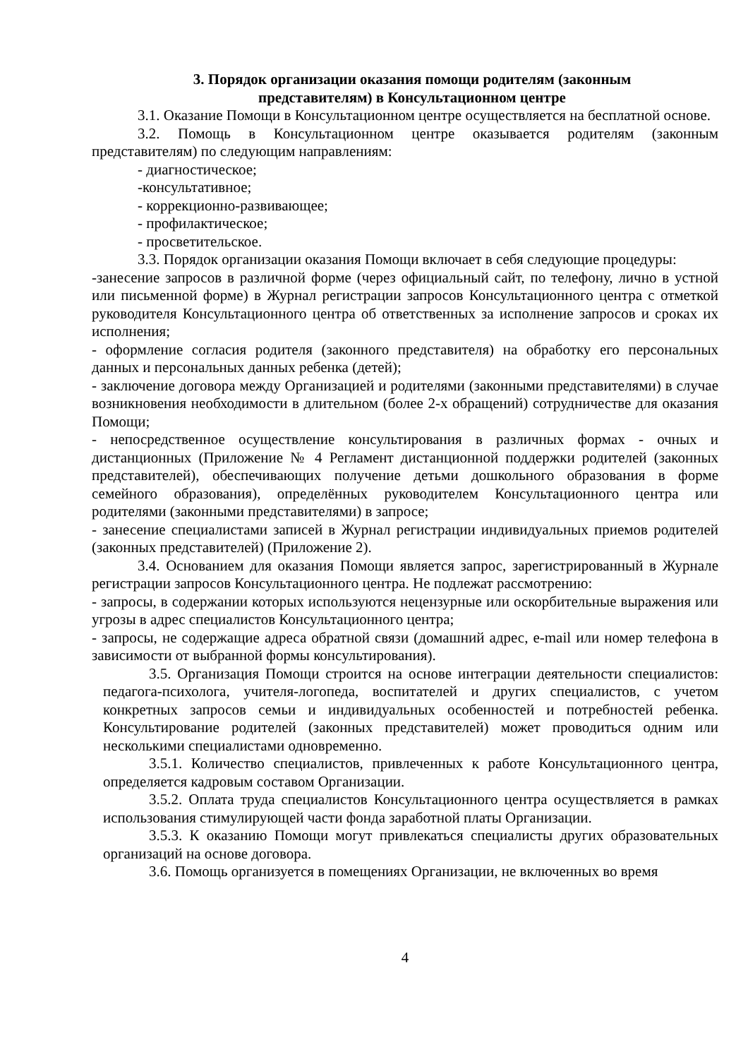3. Порядок организации оказания помощи родителям (законным
представителям) в Консультационном центре
3.1. Оказание Помощи в Консультационном центре осуществляется на бесплатной основе.
3.2. Помощь в Консультационном центре оказывается родителям (законным представителям) по следующим направлениям:
- диагностическое;
-консультативное;
- коррекционно-развивающее;
- профилактическое;
- просветительское.
3.3. Порядок организации оказания Помощи включает в себя следующие процедуры:
-занесение запросов в различной форме (через официальный сайт, по телефону, лично в устной или письменной форме) в Журнал регистрации запросов Консультационного центра с отметкой руководителя Консультационного центра об ответственных за исполнение запросов и сроках их исполнения;
- оформление согласия родителя (законного представителя) на обработку его персональных данных и персональных данных ребенка (детей);
- заключение договора между Организацией и родителями (законными представителями) в случае возникновения необходимости в длительном (более 2-х обращений) сотрудничестве для оказания Помощи;
- непосредственное осуществление консультирования в различных формах - очных и дистанционных (Приложение № 4 Регламент дистанционной поддержки родителей (законных представителей), обеспечивающих получение детьми дошкольного образования в форме семейного образования), определённых руководителем Консультационного центра или родителями (законными представителями) в запросе;
- занесение специалистами записей в Журнал регистрации индивидуальных приемов родителей (законных представителей) (Приложение 2).
3.4. Основанием для оказания Помощи является запрос, зарегистрированный в Журнале регистрации запросов Консультационного центра. Не подлежат рассмотрению:
- запросы, в содержании которых используются нецензурные или оскорбительные выражения или угрозы в адрес специалистов Консультационного центра;
- запросы, не содержащие адреса обратной связи (домашний адрес, e-mail или номер телефона в зависимости от выбранной формы консультирования).
3.5. Организация Помощи строится на основе интеграции деятельности специалистов: педагога-психолога, учителя-логопеда, воспитателей и других специалистов, с учетом конкретных запросов семьи и индивидуальных особенностей и потребностей ребенка. Консультирование родителей (законных представителей) может проводиться одним или несколькими специалистами одновременно.
3.5.1. Количество специалистов, привлеченных к работе Консультационного центра, определяется кадровым составом Организации.
3.5.2. Оплата труда специалистов Консультационного центра осуществляется в рамках использования стимулирующей части фонда заработной платы Организации.
3.5.3. К оказанию Помощи могут привлекаться специалисты других образовательных организаций на основе договора.
3.6. Помощь организуется в помещениях Организации, не включенных во время
4